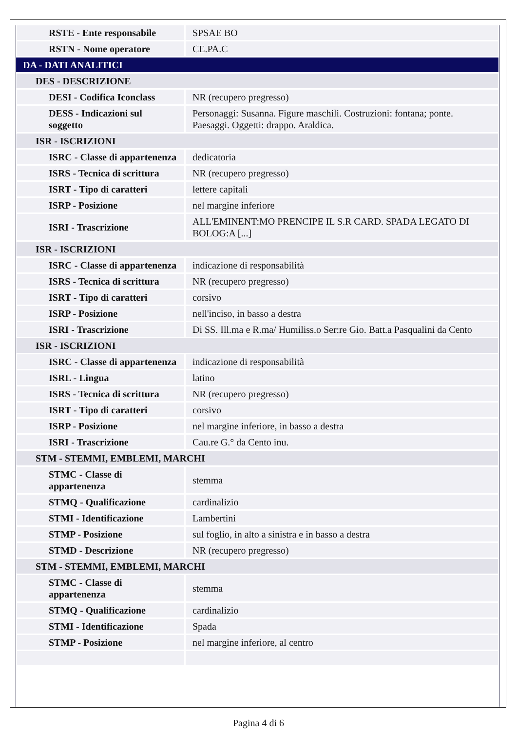| RSTE - Ente responsabile | SPSAE BO |
| RSTN - Nome operatore | CE.PA.C |
| DA - DATI ANALITICI | |
| DES - DESCRIZIONE | |
| DESI - Codifica Iconclass | NR (recupero pregresso) |
| DESS - Indicazioni sul soggetto | Personaggi: Susanna. Figure maschili. Costruzioni: fontana; ponte. Paesaggi. Oggetti: drappo. Araldica. |
| ISR - ISCRIZIONI | |
| ISRC - Classe di appartenenza | dedicatoria |
| ISRS - Tecnica di scrittura | NR (recupero pregresso) |
| ISRT - Tipo di caratteri | lettere capitali |
| ISRP - Posizione | nel margine inferiore |
| ISRI - Trascrizione | ALL'EMINENT:MO PRENCIPE IL S.R CARD. SPADA LEGATO DI BOLOG:A [...] |
| ISR - ISCRIZIONI | |
| ISRC - Classe di appartenenza | indicazione di responsabilità |
| ISRS - Tecnica di scrittura | NR (recupero pregresso) |
| ISRT - Tipo di caratteri | corsivo |
| ISRP - Posizione | nell'inciso, in basso a destra |
| ISRI - Trascrizione | Di SS. Ill.ma e R.ma/ Humiliss.o Ser:re Gio. Batt.a Pasqualini da Cento |
| ISR - ISCRIZIONI | |
| ISRC - Classe di appartenenza | indicazione di responsabilità |
| ISRL - Lingua | latino |
| ISRS - Tecnica di scrittura | NR (recupero pregresso) |
| ISRT - Tipo di caratteri | corsivo |
| ISRP - Posizione | nel margine inferiore, in basso a destra |
| ISRI - Trascrizione | Cau.re G.° da Cento inu. |
| STM - STEMMI, EMBLEMI, MARCHI | |
| STMC - Classe di appartenenza | stemma |
| STMQ - Qualificazione | cardinalizio |
| STMI - Identificazione | Lambertini |
| STMP - Posizione | sul foglio, in alto a sinistra e in basso a destra |
| STMD - Descrizione | NR (recupero pregresso) |
| STM - STEMMI, EMBLEMI, MARCHI | |
| STMC - Classe di appartenenza | stemma |
| STMQ - Qualificazione | cardinalizio |
| STMI - Identificazione | Spada |
| STMP - Posizione | nel margine inferiore, al centro |
Pagina 4 di 6